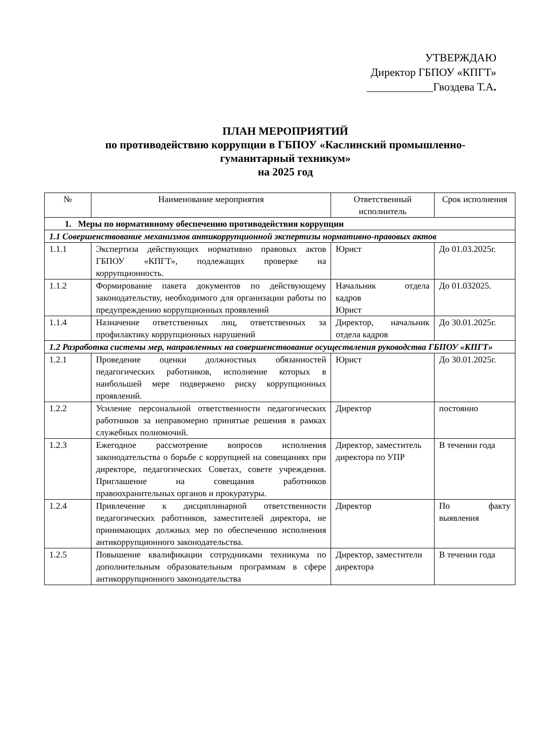УТВЕРЖДАЮ
Директор ГБПОУ «КПГТ»
____________Гвоздева Т.А.
ПЛАН МЕРОПРИЯТИЙ
по противодействию коррупции в ГБПОУ «Каслинский промышленно-
гуманитарный техникум»
на 2025 год
| № | Наименование мероприятия | Ответственный исполнитель | Срок исполнения |
| --- | --- | --- | --- |
| 1. Меры по нормативному обеспечению противодействия коррупции | | | |
| 1.1 Совершенствование механизмов антикоррупционной экспертизы нормативно-правовых актов | | | |
| 1.1.1 | Экспертиза действующих нормативно правовых актов ГБПОУ «КПГТ», подлежащих проверке на коррупционность. | Юрист | До 01.03.2025г. |
| 1.1.2 | Формирование пакета документов по действующему законодательству, необходимого для организации работы по предупреждению коррупционных проявлений | Начальник отдела кадров Юрист | До 01.032025. |
| 1.1.4 | Назначение ответственных лиц, ответственных за профилактику коррупционных нарушений | Директор, начальник отдела кадров | До 30.01.2025г. |
| 1.2 Разработка системы мер, направленных на совершенствование осуществления руководства ГБПОУ «КПГТ» | | | |
| 1.2.1 | Проведение оценки должностных обязанностей педагогических работников, исполнение которых в наибольшей мере подвержено риску коррупционных проявлений. | Юрист | До 30.01.2025г. |
| 1.2.2 | Усиление персональной ответственности педагогических работников за неправомерно принятые решения в рамках служебных полномочий. | Директор | постоянно |
| 1.2.3 | Ежегодное рассмотрение вопросов исполнения законодательства о борьбе с коррупцией на совещаниях при директоре, педагогических Советах, совете учреждения. Приглашение на совещания работников правоохранительных органов и прокуратуры. | Директор, заместитель директора по УПР | В течении года |
| 1.2.4 | Привлечение к дисциплинарной ответственности педагогических работников, заместителей директора, не принимающих должных мер по обеспечению исполнения антикоррупционного законодательства. | Директор | По факту выявления |
| 1.2.5 | Повышение квалификации сотрудниками техникума по дополнительным образовательным программам в сфере антикоррупционного законодательства | Директор, заместители директора | В течении года |